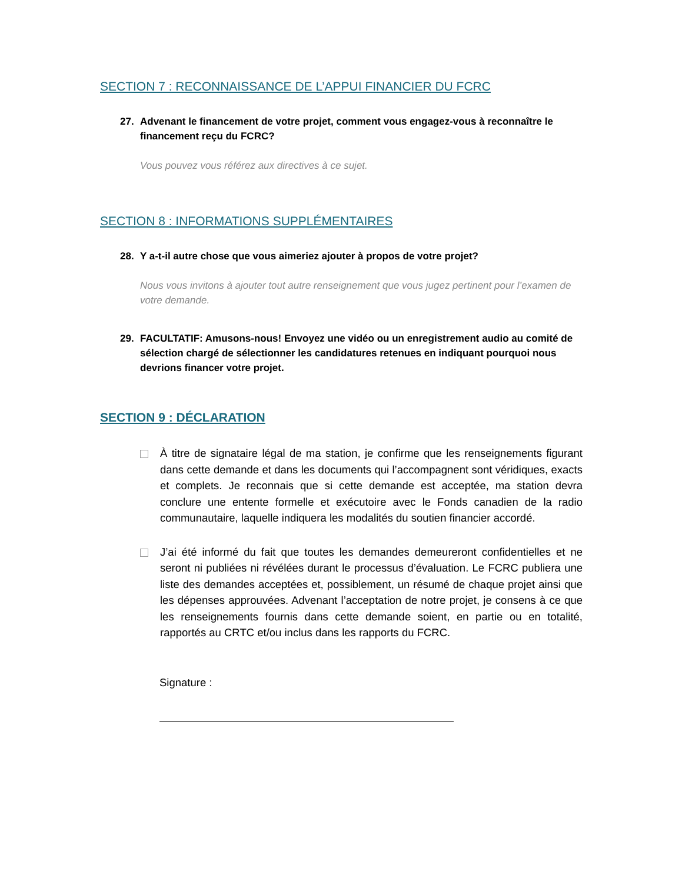SECTION 7 : RECONNAISSANCE DE L’APPUI FINANCIER DU FCRC
27. Advenant le financement de votre projet, comment vous engagez-vous à reconnaître le financement reçu du FCRC?
Vous pouvez vous référez aux directives à ce sujet.
SECTION 8 : INFORMATIONS SUPPLÉMENTAIRES
28. Y a-t-il autre chose que vous aimeriez ajouter à propos de votre projet?
Nous vous invitons à ajouter tout autre renseignement que vous jugez pertinent pour l’examen de votre demande.
29. FACULTATIF: Amusons-nous! Envoyez une vidéo ou un enregistrement audio au comité de sélection chargé de sélectionner les candidatures retenues en indiquant pourquoi nous devrions financer votre projet.
SECTION 9 : DÉCLARATION
À titre de signataire légal de ma station, je confirme que les renseignements figurant dans cette demande et dans les documents qui l’accompagnent sont véridiques, exacts et complets. Je reconnais que si cette demande est acceptée, ma station devra conclure une entente formelle et exécutoire avec le Fonds canadien de la radio communautaire, laquelle indiquera les modalités du soutien financier accordé.
J’ai été informé du fait que toutes les demandes demeureront confidentielles et ne seront ni publiées ni révélées durant le processus d’évaluation. Le FCRC publiera une liste des demandes acceptées et, possiblement, un résumé de chaque projet ainsi que les dépenses approuvées. Advenant l’acceptation de notre projet, je consens à ce que les renseignements fournis dans cette demande soient, en partie ou en totalité, rapportés au CRTC et/ou inclus dans les rapports du FCRC.
Signature :